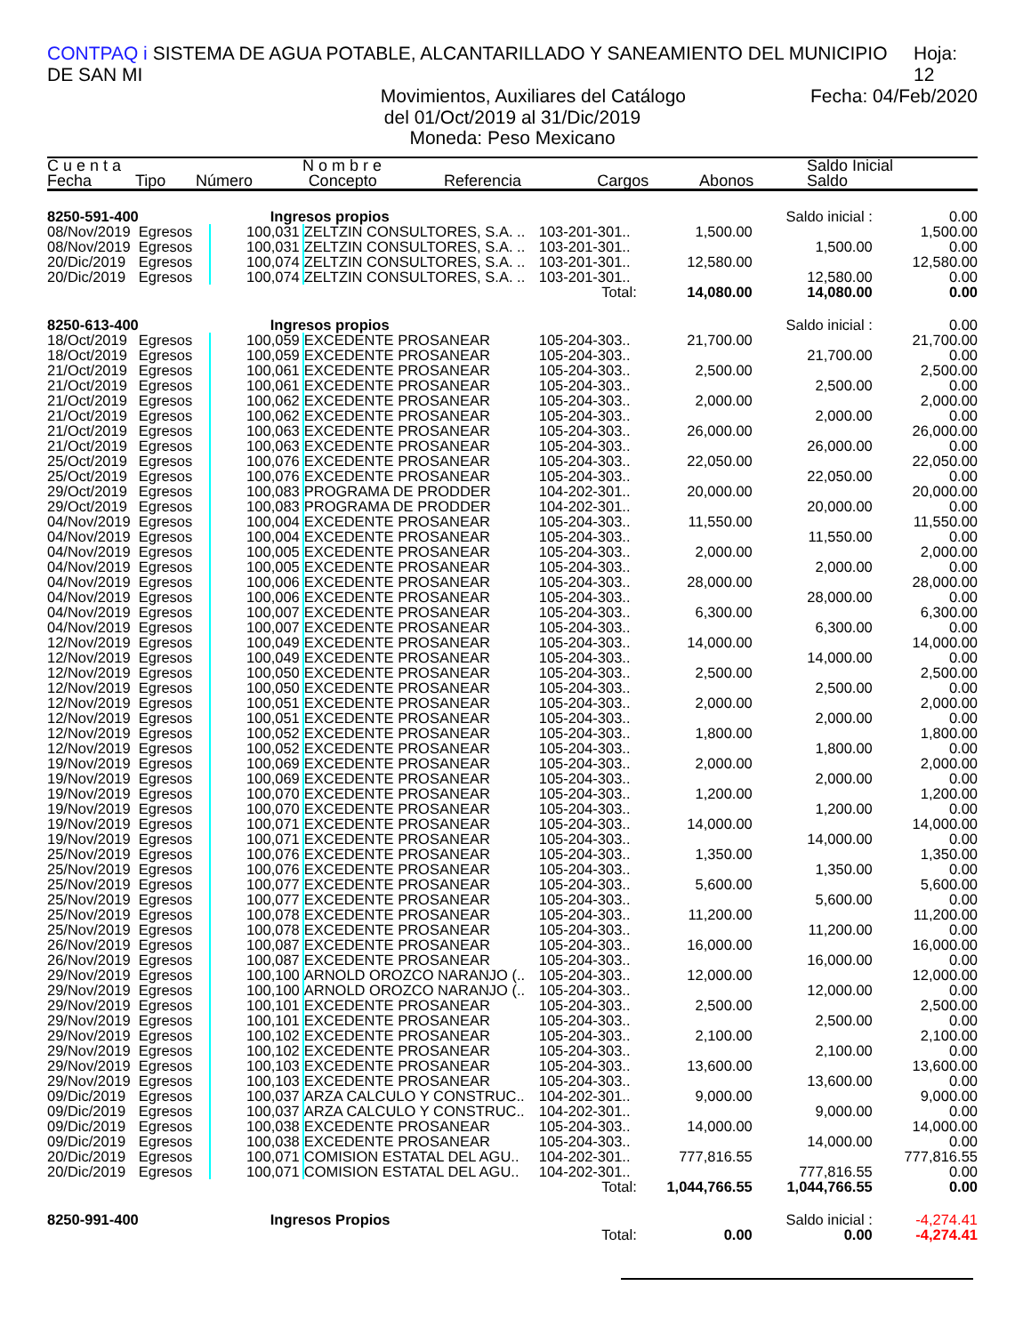CONTPAQ i SISTEMA DE AGUA POTABLE, ALCANTARILLADO Y SANEAMIENTO DEL MUNICIPIO DE SAN MI Hoja: 12
Movimientos, Auxiliares del Catálogo Fecha: 04/Feb/2020
del 01/Oct/2019 al 31/Dic/2019
Moneda: Peso Mexicano
| C u e n t a | | N o m b r e | | | | | Saldo Inicial |
| --- | --- | --- | --- | --- | --- | --- | --- |
| Fecha | Tipo | Número | Concepto | Referencia | Cargos | Abonos | Saldo |
| 8250-591-400 | | Ingresos propios | | | | Saldo inicial : | 0.00 |
| 08/Nov/2019 | Egresos | 100,031 | ZELTZIN CONSULTORES, S.A. .. | 103-201-301.. | 1,500.00 | | 1,500.00 |
| 08/Nov/2019 | Egresos | 100,031 | ZELTZIN CONSULTORES, S.A. .. | 103-201-301.. | | 1,500.00 | 0.00 |
| 20/Dic/2019 | Egresos | 100,074 | ZELTZIN CONSULTORES, S.A. .. | 103-201-301.. | 12,580.00 | | 12,580.00 |
| 20/Dic/2019 | Egresos | 100,074 | ZELTZIN CONSULTORES, S.A. .. | 103-201-301.. | | 12,580.00 | 0.00 |
| Total: | | | | | 14,080.00 | 14,080.00 | 0.00 |
| 8250-613-400 | | Ingresos propios | | | | Saldo inicial : | 0.00 |
| 18/Oct/2019 | Egresos | 100,059 | EXCEDENTE PROSANEAR | 105-204-303.. | 21,700.00 | | 21,700.00 |
| 18/Oct/2019 | Egresos | 100,059 | EXCEDENTE PROSANEAR | 105-204-303.. | | 21,700.00 | 0.00 |
| 21/Oct/2019 | Egresos | 100,061 | EXCEDENTE PROSANEAR | 105-204-303.. | 2,500.00 | | 2,500.00 |
| 21/Oct/2019 | Egresos | 100,061 | EXCEDENTE PROSANEAR | 105-204-303.. | | 2,500.00 | 0.00 |
| 21/Oct/2019 | Egresos | 100,062 | EXCEDENTE PROSANEAR | 105-204-303.. | 2,000.00 | | 2,000.00 |
| 21/Oct/2019 | Egresos | 100,062 | EXCEDENTE PROSANEAR | 105-204-303.. | | 2,000.00 | 0.00 |
| 21/Oct/2019 | Egresos | 100,063 | EXCEDENTE PROSANEAR | 105-204-303.. | 26,000.00 | | 26,000.00 |
| 21/Oct/2019 | Egresos | 100,063 | EXCEDENTE PROSANEAR | 105-204-303.. | | 26,000.00 | 0.00 |
| 25/Oct/2019 | Egresos | 100,076 | EXCEDENTE PROSANEAR | 105-204-303.. | 22,050.00 | | 22,050.00 |
| 25/Oct/2019 | Egresos | 100,076 | EXCEDENTE PROSANEAR | 105-204-303.. | | 22,050.00 | 0.00 |
| 29/Oct/2019 | Egresos | 100,083 | PROGRAMA DE PRODDER | 104-202-301.. | 20,000.00 | | 20,000.00 |
| 29/Oct/2019 | Egresos | 100,083 | PROGRAMA DE PRODDER | 104-202-301.. | | 20,000.00 | 0.00 |
| 04/Nov/2019 | Egresos | 100,004 | EXCEDENTE PROSANEAR | 105-204-303.. | 11,550.00 | | 11,550.00 |
| 04/Nov/2019 | Egresos | 100,004 | EXCEDENTE PROSANEAR | 105-204-303.. | | 11,550.00 | 0.00 |
| 04/Nov/2019 | Egresos | 100,005 | EXCEDENTE PROSANEAR | 105-204-303.. | 2,000.00 | | 2,000.00 |
| 04/Nov/2019 | Egresos | 100,005 | EXCEDENTE PROSANEAR | 105-204-303.. | | 2,000.00 | 0.00 |
| 04/Nov/2019 | Egresos | 100,006 | EXCEDENTE PROSANEAR | 105-204-303.. | 28,000.00 | | 28,000.00 |
| 04/Nov/2019 | Egresos | 100,006 | EXCEDENTE PROSANEAR | 105-204-303.. | | 28,000.00 | 0.00 |
| 04/Nov/2019 | Egresos | 100,007 | EXCEDENTE PROSANEAR | 105-204-303.. | 6,300.00 | | 6,300.00 |
| 04/Nov/2019 | Egresos | 100,007 | EXCEDENTE PROSANEAR | 105-204-303.. | | 6,300.00 | 0.00 |
| 12/Nov/2019 | Egresos | 100,049 | EXCEDENTE PROSANEAR | 105-204-303.. | 14,000.00 | | 14,000.00 |
| 12/Nov/2019 | Egresos | 100,049 | EXCEDENTE PROSANEAR | 105-204-303.. | | 14,000.00 | 0.00 |
| 12/Nov/2019 | Egresos | 100,050 | EXCEDENTE PROSANEAR | 105-204-303.. | 2,500.00 | | 2,500.00 |
| 12/Nov/2019 | Egresos | 100,050 | EXCEDENTE PROSANEAR | 105-204-303.. | | 2,500.00 | 0.00 |
| 12/Nov/2019 | Egresos | 100,051 | EXCEDENTE PROSANEAR | 105-204-303.. | 2,000.00 | | 2,000.00 |
| 12/Nov/2019 | Egresos | 100,051 | EXCEDENTE PROSANEAR | 105-204-303.. | | 2,000.00 | 0.00 |
| 12/Nov/2019 | Egresos | 100,052 | EXCEDENTE PROSANEAR | 105-204-303.. | 1,800.00 | | 1,800.00 |
| 12/Nov/2019 | Egresos | 100,052 | EXCEDENTE PROSANEAR | 105-204-303.. | | 1,800.00 | 0.00 |
| 19/Nov/2019 | Egresos | 100,069 | EXCEDENTE PROSANEAR | 105-204-303.. | 2,000.00 | | 2,000.00 |
| 19/Nov/2019 | Egresos | 100,069 | EXCEDENTE PROSANEAR | 105-204-303.. | | 2,000.00 | 0.00 |
| 19/Nov/2019 | Egresos | 100,070 | EXCEDENTE PROSANEAR | 105-204-303.. | 1,200.00 | | 1,200.00 |
| 19/Nov/2019 | Egresos | 100,070 | EXCEDENTE PROSANEAR | 105-204-303.. | | 1,200.00 | 0.00 |
| 19/Nov/2019 | Egresos | 100,071 | EXCEDENTE PROSANEAR | 105-204-303.. | 14,000.00 | | 14,000.00 |
| 19/Nov/2019 | Egresos | 100,071 | EXCEDENTE PROSANEAR | 105-204-303.. | | 14,000.00 | 0.00 |
| 25/Nov/2019 | Egresos | 100,076 | EXCEDENTE PROSANEAR | 105-204-303.. | 1,350.00 | | 1,350.00 |
| 25/Nov/2019 | Egresos | 100,076 | EXCEDENTE PROSANEAR | 105-204-303.. | | 1,350.00 | 0.00 |
| 25/Nov/2019 | Egresos | 100,077 | EXCEDENTE PROSANEAR | 105-204-303.. | 5,600.00 | | 5,600.00 |
| 25/Nov/2019 | Egresos | 100,077 | EXCEDENTE PROSANEAR | 105-204-303.. | | 5,600.00 | 0.00 |
| 25/Nov/2019 | Egresos | 100,078 | EXCEDENTE PROSANEAR | 105-204-303.. | 11,200.00 | | 11,200.00 |
| 25/Nov/2019 | Egresos | 100,078 | EXCEDENTE PROSANEAR | 105-204-303.. | | 11,200.00 | 0.00 |
| 26/Nov/2019 | Egresos | 100,087 | EXCEDENTE PROSANEAR | 105-204-303.. | 16,000.00 | | 16,000.00 |
| 26/Nov/2019 | Egresos | 100,087 | EXCEDENTE PROSANEAR | 105-204-303.. | | 16,000.00 | 0.00 |
| 29/Nov/2019 | Egresos | 100,100 | ARNOLD OROZCO NARANJO (.. | 105-204-303.. | 12,000.00 | | 12,000.00 |
| 29/Nov/2019 | Egresos | 100,100 | ARNOLD OROZCO NARANJO (.. | 105-204-303.. | | 12,000.00 | 0.00 |
| 29/Nov/2019 | Egresos | 100,101 | EXCEDENTE PROSANEAR | 105-204-303.. | 2,500.00 | | 2,500.00 |
| 29/Nov/2019 | Egresos | 100,101 | EXCEDENTE PROSANEAR | 105-204-303.. | | 2,500.00 | 0.00 |
| 29/Nov/2019 | Egresos | 100,102 | EXCEDENTE PROSANEAR | 105-204-303.. | 2,100.00 | | 2,100.00 |
| 29/Nov/2019 | Egresos | 100,102 | EXCEDENTE PROSANEAR | 105-204-303.. | | 2,100.00 | 0.00 |
| 29/Nov/2019 | Egresos | 100,103 | EXCEDENTE PROSANEAR | 105-204-303.. | 13,600.00 | | 13,600.00 |
| 29/Nov/2019 | Egresos | 100,103 | EXCEDENTE PROSANEAR | 105-204-303.. | | 13,600.00 | 0.00 |
| 09/Dic/2019 | Egresos | 100,037 | ARZA CALCULO Y CONSTRUC.. | 104-202-301.. | 9,000.00 | | 9,000.00 |
| 09/Dic/2019 | Egresos | 100,037 | ARZA CALCULO Y CONSTRUC.. | 104-202-301.. | | 9,000.00 | 0.00 |
| 09/Dic/2019 | Egresos | 100,038 | EXCEDENTE PROSANEAR | 105-204-303.. | 14,000.00 | | 14,000.00 |
| 09/Dic/2019 | Egresos | 100,038 | EXCEDENTE PROSANEAR | 105-204-303.. | | 14,000.00 | 0.00 |
| 20/Dic/2019 | Egresos | 100,071 | COMISION ESTATAL DEL AGU.. | 104-202-301.. | 777,816.55 | | 777,816.55 |
| 20/Dic/2019 | Egresos | 100,071 | COMISION ESTATAL DEL AGU.. | 104-202-301.. | | 777,816.55 | 0.00 |
| Total: | | | | | 1,044,766.55 | 1,044,766.55 | 0.00 |
| 8250-991-400 | | Ingresos Propios | | | | Saldo inicial : | -4,274.41 |
| Total: | | | | | 0.00 | 0.00 | -4,274.41 |